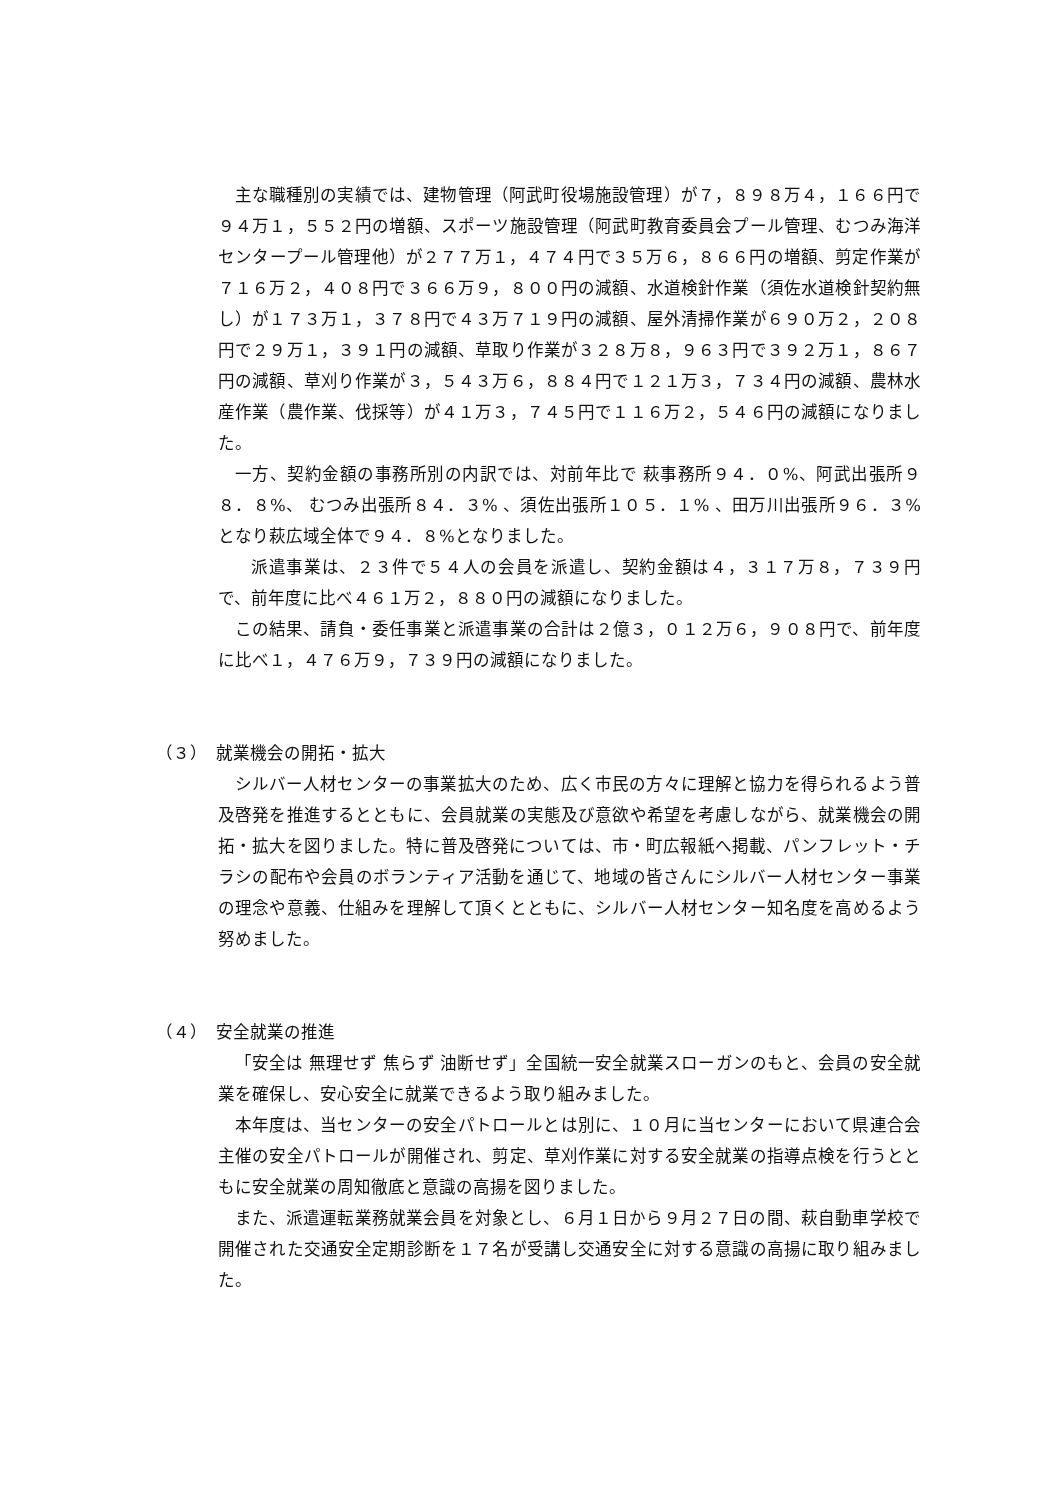主な職種別の実績では、建物管理（阿武町役場施設管理）が７，８９８万４，１６６円で９４万１，５５２円の増額、スポーツ施設管理（阿武町教育委員会プール管理、むつみ海洋センタープール管理他）が２７７万１，４７４円で３５万６，８６６円の増額、剪定作業が７１６万２，４０８円で３６６万９，８００円の減額、水道検針作業（須佐水道検針契約無し）が１７３万１，３７８円で４３万７１９円の減額、屋外清掃作業が６９０万２，２０８円で２９万１，３９１円の減額、草取り作業が３２８万８，９６３円で３９２万１，８６７円の減額、草刈り作業が３，５４３万６，８８４円で１２１万３，７３４円の減額、農林水産作業（農作業、伐採等）が４１万３，７４５円で１１６万２，５４６円の減額になりました。
一方、契約金額の事務所別の内訳では、対前年比で 萩事務所９４．０%、阿武出張所９８．８%、 むつみ出張所８４．３% 、須佐出張所１０５．１% 、田万川出張所９６．３%となり萩広域全体で９４．８%となりました。
派遣事業は、２３件で５４人の会員を派遣し、契約金額は４，３１７万８，７３９円で、前年度に比べ４６１万２，８８０円の減額になりました。
この結果、請負・委任事業と派遣事業の合計は２億３，０１２万６，９０８円で、前年度に比べ１，４７６万９，７３９円の減額になりました。
（３）　就業機会の開拓・拡大
シルバー人材センターの事業拡大のため、広く市民の方々に理解と協力を得られるよう普及啓発を推進するとともに、会員就業の実態及び意欲や希望を考慮しながら、就業機会の開拓・拡大を図りました。特に普及啓発については、市・町広報紙へ掲載、パンフレット・チラシの配布や会員のボランティア活動を通じて、地域の皆さんにシルバー人材センター事業の理念や意義、仕組みを理解して頂くとともに、シルバー人材センター知名度を高めるよう努めました。
（４）　安全就業の推進
「安全は 無理せず 焦らず 油断せず」全国統一安全就業スローガンのもと、会員の安全就業を確保し、安心安全に就業できるよう取り組みました。
本年度は、当センターの安全パトロールとは別に、１０月に当センターにおいて県連合会主催の安全パトロールが開催され、剪定、草刈作業に対する安全就業の指導点検を行うとともに安全就業の周知徹底と意識の高揚を図りました。
また、派遣運転業務就業会員を対象とし、６月１日から９月２７日の間、萩自動車学校で開催された交通安全定期診断を１７名が受講し交通安全に対する意識の高揚に取り組みました。